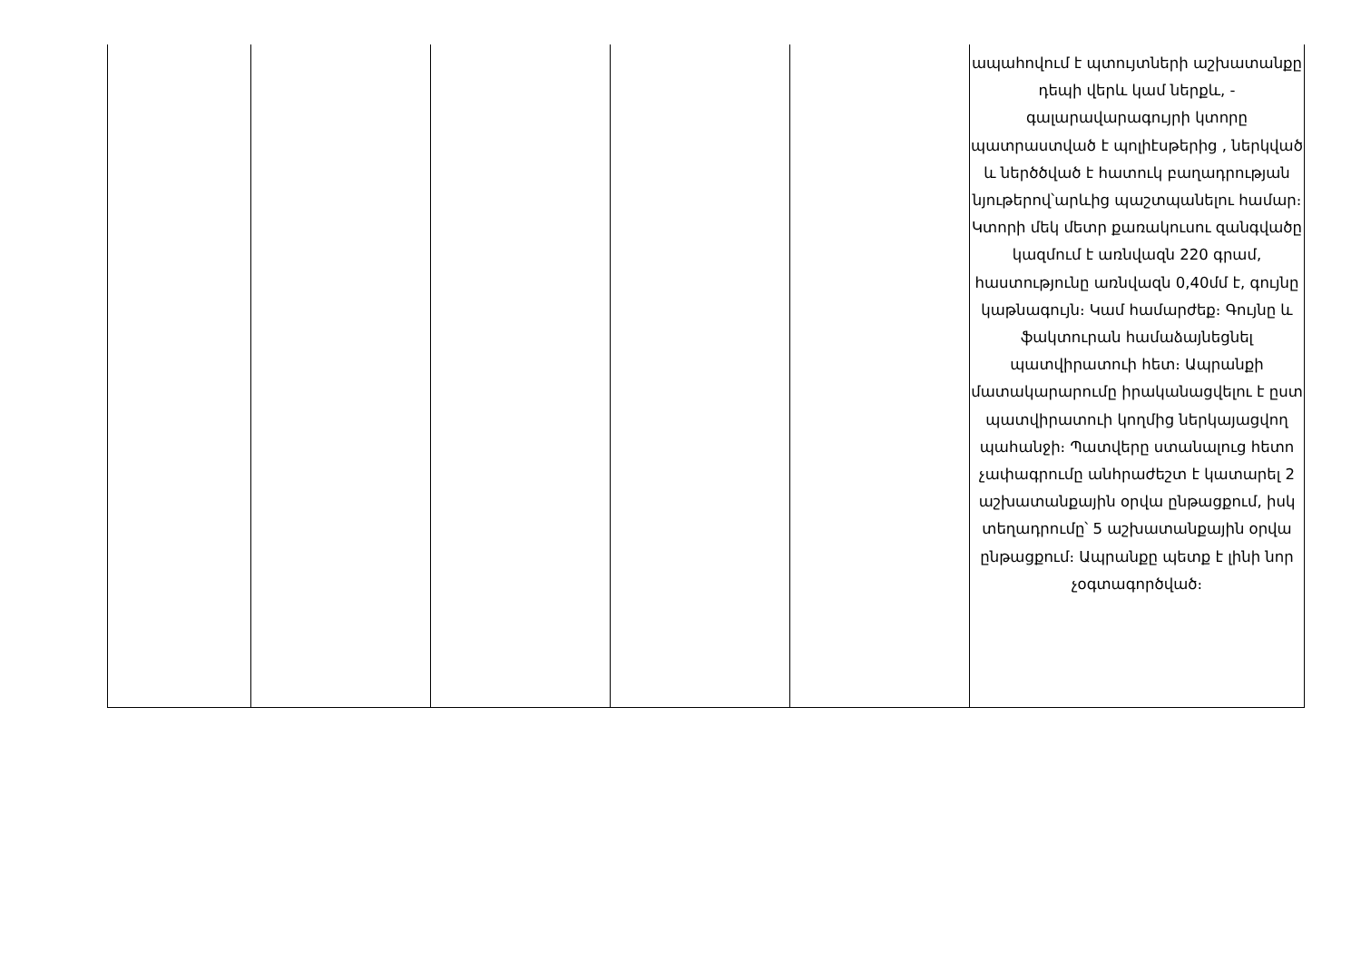| | | | | | ապահովում է պտույտների աշխատանքը դեպի վերև կամ ներքև, - գալարավարագույրի կտորը պատրաստված է պոլիէսթերից , ներկված և ներծծված է հատուկ բաղադրության նյութերով՝արևից պաշտպանելու համար։ Կտորի մեկ մետր քառակուսու զանգվածը կազմում է առնվազն 220 գրամ, հաստությունը առնվազն 0,40մմ է, գույնը կաթնագույն։ Կամ համարժեք։ Գույնը և ֆակտուրան համաձայնեցնել պատվիրատուի հետ։ Ապրանքի մատակարարումը իրականացվելու է ըստ պատվիրատուի կողմից ներկայացվող պահանջի։ Պատվերը ստանալուց հետո չափագրումը անհրաժեշտ է կատարել 2 աշխատանքային օրվա ընթացքում, իսկ տեղադրումը՝ 5 աշխատանքային օրվա ընթացքում։ Ապրանքը պետք է լինի նոր չօգտագործված։ |